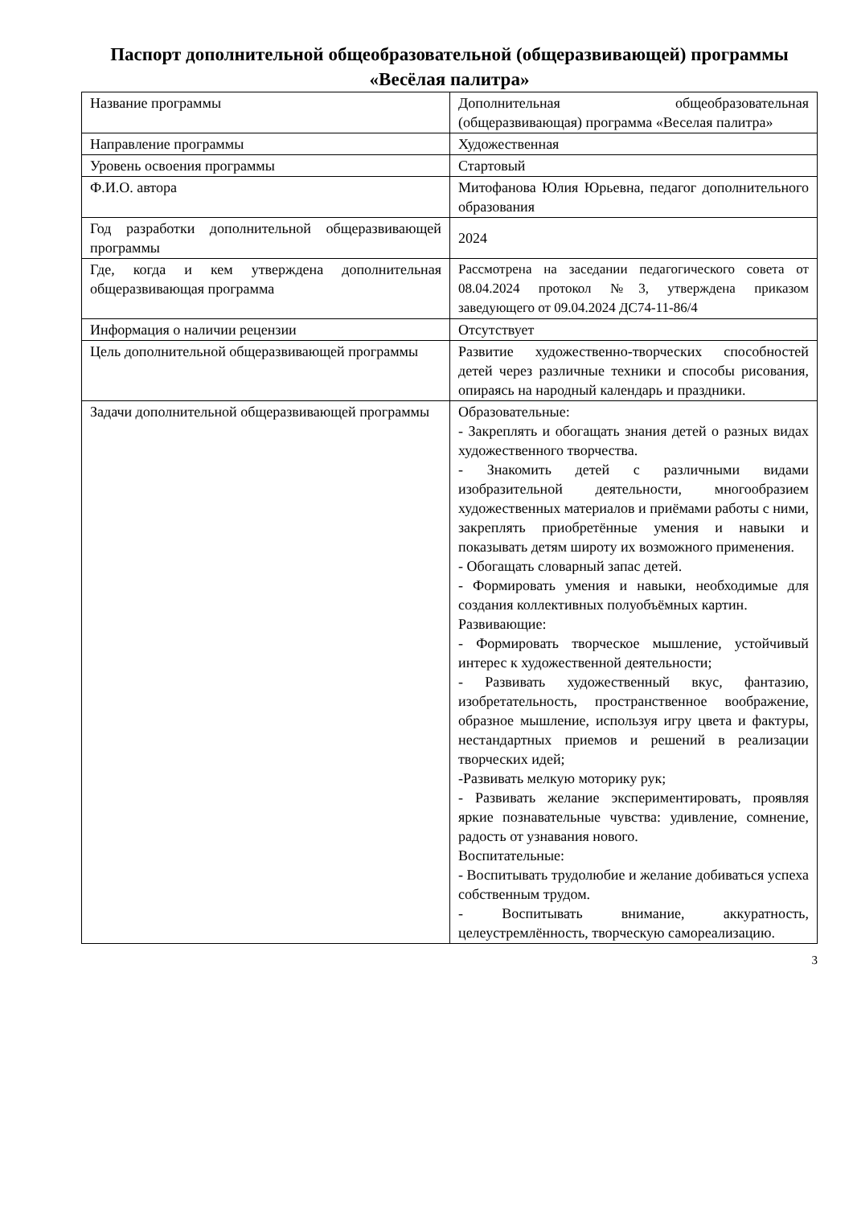Паспорт дополнительной общеобразовательной (общеразвивающей) программы «Весёлая палитра»
| Название программы | Дополнительная общеобразовательная (общеразвивающая) программа «Веселая палитра» |
| Направление программы | Художественная |
| Уровень освоения программы | Стартовый |
| Ф.И.О. автора | Митофанова Юлия Юрьевна, педагог дополнительного образования |
| Год разработки дополнительной общеразвивающей программы | 2024 |
| Где, когда и кем утверждена дополнительная общеразвивающая программа | Рассмотрена на заседании педагогического совета от 08.04.2024 протокол №3, утверждена приказом заведующего от 09.04.2024 ДС74-11-86/4 |
| Информация о наличии рецензии | Отсутствует |
| Цель дополнительной общеразвивающей программы | Развитие художественно-творческих способностей детей через различные техники и способы рисования, опираясь на народный календарь и праздники. |
| Задачи дополнительной общеразвивающей программы | Образовательные: - Закреплять и обогащать знания детей о разных видах художественного творчества. - Знакомить детей с различными видами изобразительной деятельности, многообразием художественных материалов и приёмами работы с ними, закреплять приобретённые умения и навыки и показывать детям широту их возможного применения. - Обогащать словарный запас детей. - Формировать умения и навыки, необходимые для создания коллективных полуобъёмных картин. Развивающие: - Формировать творческое мышление, устойчивый интерес к художественной деятельности; - Развивать художественный вкус, фантазию, изобретательность, пространственное воображение, образное мышление, используя игру цвета и фактуры, нестандартных приемов и решений в реализации творческих идей; -Развивать мелкую моторику рук; - Развивать желание экспериментировать, проявляя яркие познавательные чувства: удивление, сомнение, радость от узнавания нового. Воспитательные: - Воспитывать трудолюбие и желание добиваться успеха собственным трудом. - Воспитывать внимание, аккуратность, целеустремлённость, творческую самореализацию. |
3